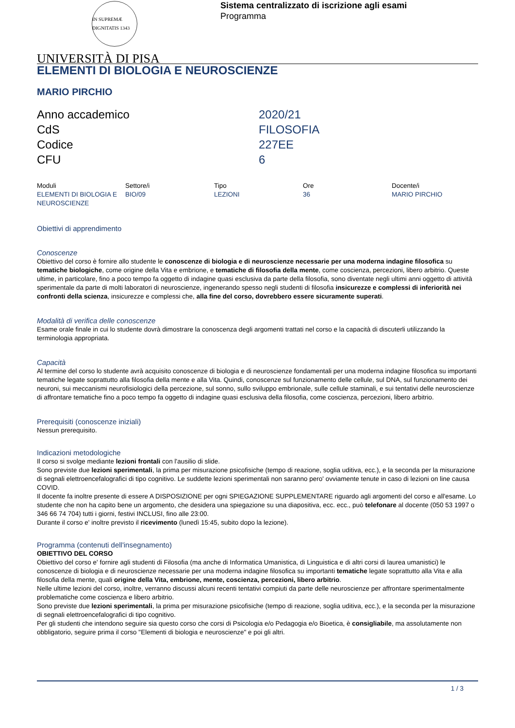IN SUPREMÆ DIGNITATIS 1343
Sistema centralizzato di iscrizione agli esami
Programma
UNIVERSITÀ DI PISA
ELEMENTI DI BIOLOGIA E NEUROSCIENZE
MARIO PIRCHIO
| Anno accademico | 2020/21 |
| CdS | FILOSOFIA |
| Codice | 227EE |
| CFU | 6 |
| Moduli | Settore/i | Tipo | Ore | Docente/i |
| --- | --- | --- | --- | --- |
| ELEMENTI DI BIOLOGIA E NEUROSCIENZE | BIO/09 | LEZIONI | 36 | MARIO PIRCHIO |
Obiettivi di apprendimento
Conoscenze
Obiettivo del corso è fornire allo studente le conoscenze di biologia e di neuroscienze necessarie per una moderna indagine filosofica su tematiche biologiche, come origine della Vita e embrione, e tematiche di filosofia della mente, come coscienza, percezioni, libero arbitrio. Queste ultime, in particolare, fino a poco tempo fa oggetto di indagine quasi esclusiva da parte della filosofia, sono diventate negli ultimi anni oggetto di attività sperimentale da parte di molti laboratori di neuroscienze, ingenerando spesso negli studenti di filosofia insicurezze e complessi di inferiorità nei confronti della scienza, insicurezze e complessi che, alla fine del corso, dovrebbero essere sicuramente superati.
Modalità di verifica delle conoscenze
Esame orale finale in cui lo studente dovrà dimostrare la conoscenza degli argomenti trattati nel corso e la capacità di discuterli utilizzando la terminologia appropriata.
Capacità
Al termine del corso lo studente avrà acquisito conoscenze di biologia e di neuroscienze fondamentali per una moderna indagine filosofica su importanti tematiche legate soprattutto alla filosofia della mente e alla Vita. Quindi, conoscenze sul funzionamento delle cellule, sul DNA, sul funzionamento dei neuroni, sui meccanismi neurofisiologici della percezione, sul sonno, sullo sviluppo embrionale, sulle cellule staminali, e sui tentativi delle neuroscienze di affrontare tematiche fino a poco tempo fa oggetto di indagine quasi esclusiva della filosofia, come coscienza, percezioni, libero arbitrio.
Prerequisiti (conoscenze iniziali)
Nessun prerequisito.
Indicazioni metodologiche
Il corso si svolge mediante lezioni frontali con l'ausilio di slide.
Sono previste due lezioni sperimentali, la prima per misurazione psicofisiche (tempo di reazione, soglia uditiva, ecc.), e la seconda per la misurazione di segnali elettroencefalografici di tipo cognitivo. Le suddette lezioni sperimentali non saranno pero' ovviamente tenute in caso di lezioni on line causa COVID.
Il docente fa inoltre presente di essere A DISPOSIZIONE per ogni SPIEGAZIONE SUPPLEMENTARE riguardo agli argomenti del corso e all'esame. Lo studente che non ha capito bene un argomento, che desidera una spiegazione su una diapositiva, ecc. ecc., può telefonare al docente (050 53 1997 o 346 66 74 704) tutti i giorni, festivi INCLUSI, fino alle 23:00.
Durante il corso e' inoltre previsto il ricevimento (lunedì 15:45, subito dopo la lezione).
Programma (contenuti dell'insegnamento)
OBIETTIVO DEL CORSO
Obiettivo del corso e' fornire agli studenti di Filosofia (ma anche di Informatica Umanistica, di Linguistica e di altri corsi di laurea umanistici) le conoscenze di biologia e di neuroscienze necessarie per una moderna indagine filosofica su importanti tematiche legate soprattutto alla Vita e alla filosofia della mente, quali origine della Vita, embrione, mente, coscienza, percezioni, libero arbitrio.
Nelle ultime lezioni del corso, inoltre, verranno discussi alcuni recenti tentativi compiuti da parte delle neuroscienze per affrontare sperimentalmente problematiche come coscienza e libero arbitrio.
Sono previste due lezioni sperimentali, la prima per misurazione psicofisiche (tempo di reazione, soglia uditiva, ecc.), e la seconda per la misurazione di segnali elettroencefalografici di tipo cognitivo.
Per gli studenti che intendono seguire sia questo corso che corsi di Psicologia e/o Pedagogia e/o Bioetica, è consigliabile, ma assolutamente non obbligatorio, seguire prima il corso "Elementi di biologia e neuroscienze" e poi gli altri.
1 / 3